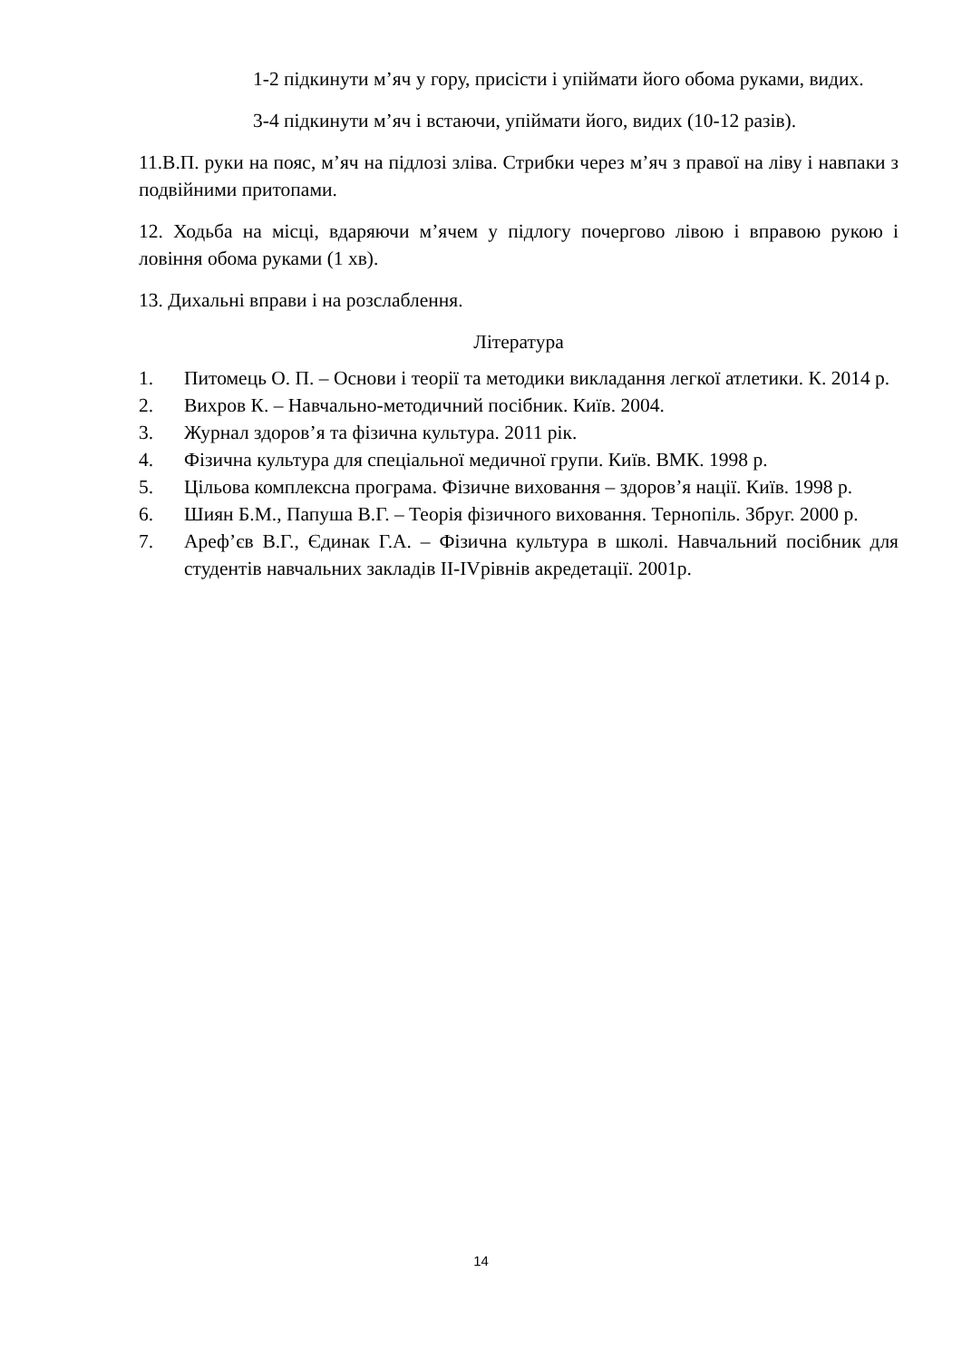1-2 підкинути м’яч у гору, присісти і упіймати його обома руками, видих.
3-4 підкинути м’яч і встаючи, упіймати його, видих (10-12 разів).
11.В.П. руки на пояс, м’яч на підлозі зліва. Стрибки через м’яч з правої на ліву і навпаки з подвійними притопами.
12. Ходьба на місці, вдаряючи м’ячем у підлогу почергово лівою і вправою рукою і ловіння обома руками (1 хв).
13. Дихальні вправи і на розслаблення.
Література
1. Питомець О. П. – Основи і теорії та методики викладання легкої атлетики. К. 2014 р.
2. Вихров К. – Навчально-методичний посібник. Київ. 2004.
3. Журнал здоров’я та фізична культура. 2011 рік.
4. Фізична культура для спеціальної медичної групи. Київ. ВМК. 1998 р.
5. Цільова комплексна програма. Фізичне виховання – здоров’я нації. Київ. 1998 р.
6. Шиян Б.М., Папуша В.Г. – Теорія фізичного виховання. Тернопіль. Збруг. 2000 р.
7. Ареф’єв В.Г., Єдинак Г.А. – Фізична культура в школі. Навчальний посібник для студентів навчальних закладів ІІ-ІVрівнів акредетації. 2001р.
14